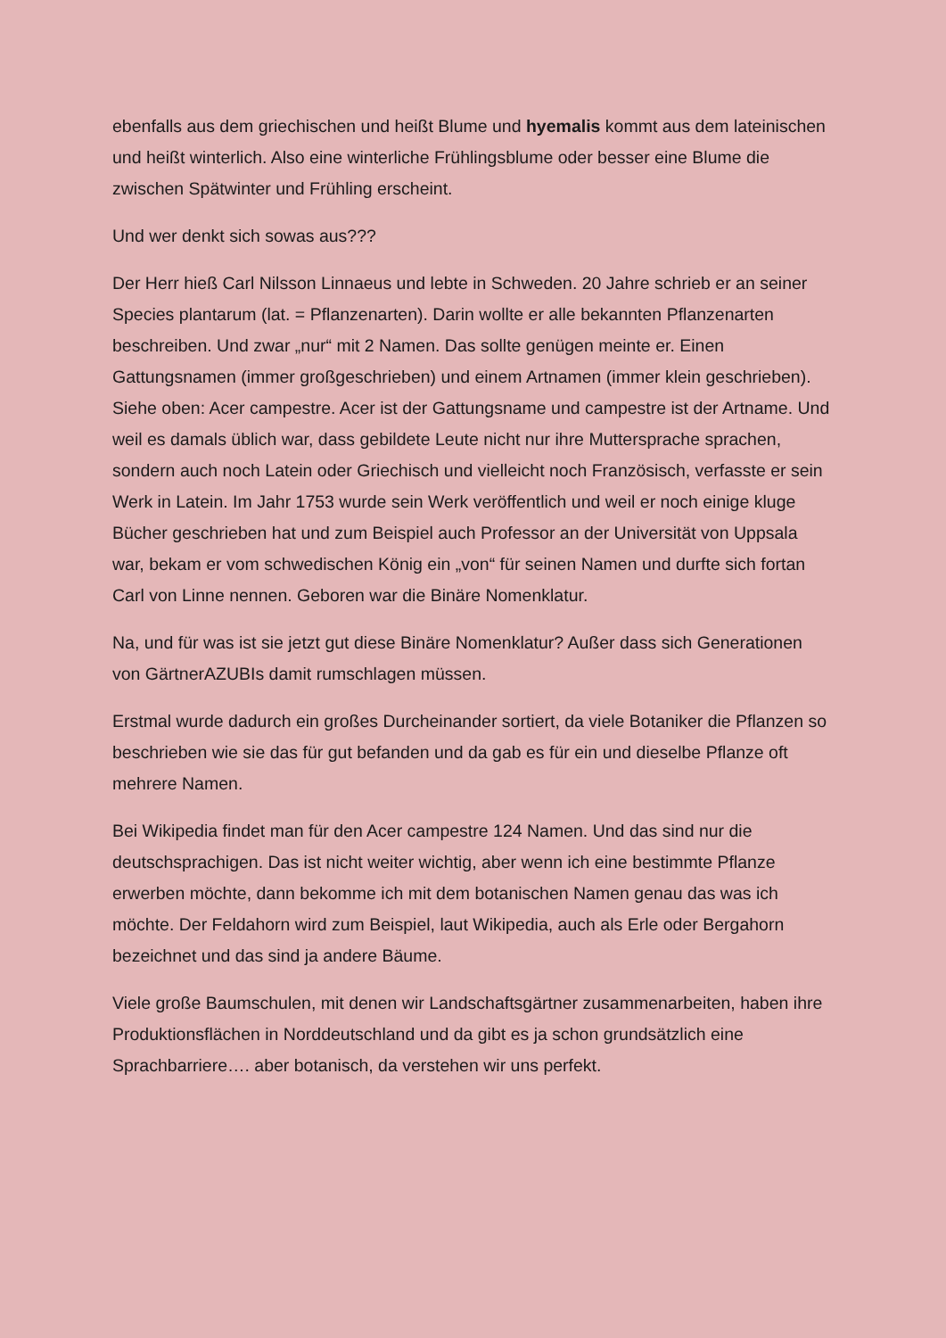ebenfalls aus dem griechischen und heißt Blume und hyemalis kommt aus dem lateinischen und heißt winterlich. Also eine winterliche Frühlingsblume oder besser eine Blume die zwischen Spätwinter und Frühling erscheint.
Und wer denkt sich sowas aus???
Der Herr hieß Carl Nilsson Linnaeus und lebte in Schweden. 20 Jahre schrieb er an seiner Species plantarum (lat. = Pflanzenarten). Darin wollte er alle bekannten Pflanzenarten beschreiben. Und zwar „nur“ mit 2 Namen. Das sollte genügen meinte er. Einen Gattungsnamen (immer großgeschrieben) und einem Artnamen (immer klein geschrieben). Siehe oben: Acer campestre. Acer ist der Gattungsname und campestre ist der Artname. Und weil es damals üblich war, dass gebildete Leute nicht nur ihre Muttersprache sprachen, sondern auch noch Latein oder Griechisch und vielleicht noch Französisch, verfasste er sein Werk in Latein. Im Jahr 1753 wurde sein Werk veröffentlich und weil er noch einige kluge Bücher geschrieben hat und zum Beispiel auch Professor an der Universität von Uppsala war, bekam er vom schwedischen König ein „von“ für seinen Namen und durfte sich fortan Carl von Linne nennen. Geboren war die Binäre Nomenklatur.
Na, und für was ist sie jetzt gut diese Binäre Nomenklatur? Außer dass sich Generationen von GärtnerAZUBIs damit rumschlagen müssen.
Erstmal wurde dadurch ein großes Durcheinander sortiert, da viele Botaniker die Pflanzen so beschrieben wie sie das für gut befanden und da gab es für ein und dieselbe Pflanze oft mehrere Namen.
Bei Wikipedia findet man für den Acer campestre 124 Namen. Und das sind nur die deutschsprachigen. Das ist nicht weiter wichtig, aber wenn ich eine bestimmte Pflanze erwerben möchte, dann bekomme ich mit dem botanischen Namen genau das was ich möchte. Der Feldahorn wird zum Beispiel, laut Wikipedia, auch als Erle oder Bergahorn bezeichnet und das sind ja andere Bäume.
Viele große Baumschulen, mit denen wir Landschaftsgärtner zusammenarbeiten, haben ihre Produktionsflächen in Norddeutschland und da gibt es ja schon grundsätzlich eine Sprachbarriere…. aber botanisch, da verstehen wir uns perfekt.